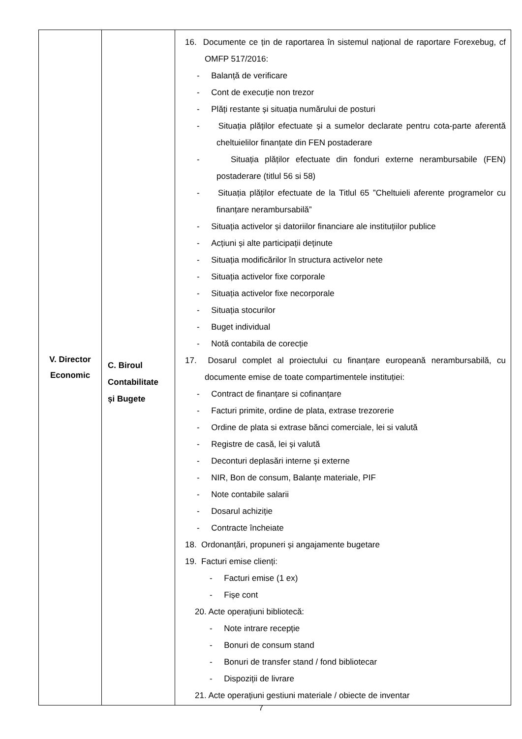| V. Director Economic | C. Biroul Contabilitate și Bugete | 16. Documente ce țin de raportarea în sistemul național de raportare Forexebug, cf OMFP 517/2016: - Balanță de verificare - Cont de execuție non trezor - Plăți restante și situația numărului de posturi - Situația plăților efectuate și a sumelor declarate pentru cota-parte aferentă cheltuielilor finanțate din FEN postaderare - Situația plăților efectuate din fonduri externe nerambursabile (FEN) postaderare (titlul 56 si 58) - Situația plăților efectuate de la Titlul 65 ”Cheltuieli aferente programelor cu finanțare nerambursabilă” - Situația activelor și datoriilor financiare ale instituțiilor publice - Acțiuni și alte participații deținute - Situația modificărilor în structura activelor nete - Situația activelor fixe corporale - Situația activelor fixe necorporale - Situația stocurilor - Buget individual - Notă contabila de corecție 17. Dosarul complet al proiectului cu finanțare europeană nerambursabilă, cu documente emise de toate compartimentele instituției: - Contract de finanțare si cofinanțare - Facturi primite, ordine de plata, extrase trezorerie - Ordine de plata si extrase bănci comerciale, lei si valută - Registre de casă, lei și valută - Deconturi deplasări interne și externe - NIR, Bon de consum, Balanțe materiale, PIF - Note contabile salarii - Dosarul achiziție - Contracte încheiate 18. Ordonanțări, propuneri și angajamente bugetare 19. Facturi emise clienți: - Facturi emise (1 ex) - Fișe cont 20. Acte operațiuni bibliotecă: - Note intrare recepție - Bonuri de consum stand - Bonuri de transfer stand / fond bibliotecar - Dispoziții de livrare 21. Acte operațiuni gestiuni materiale / obiecte de inventar |
7